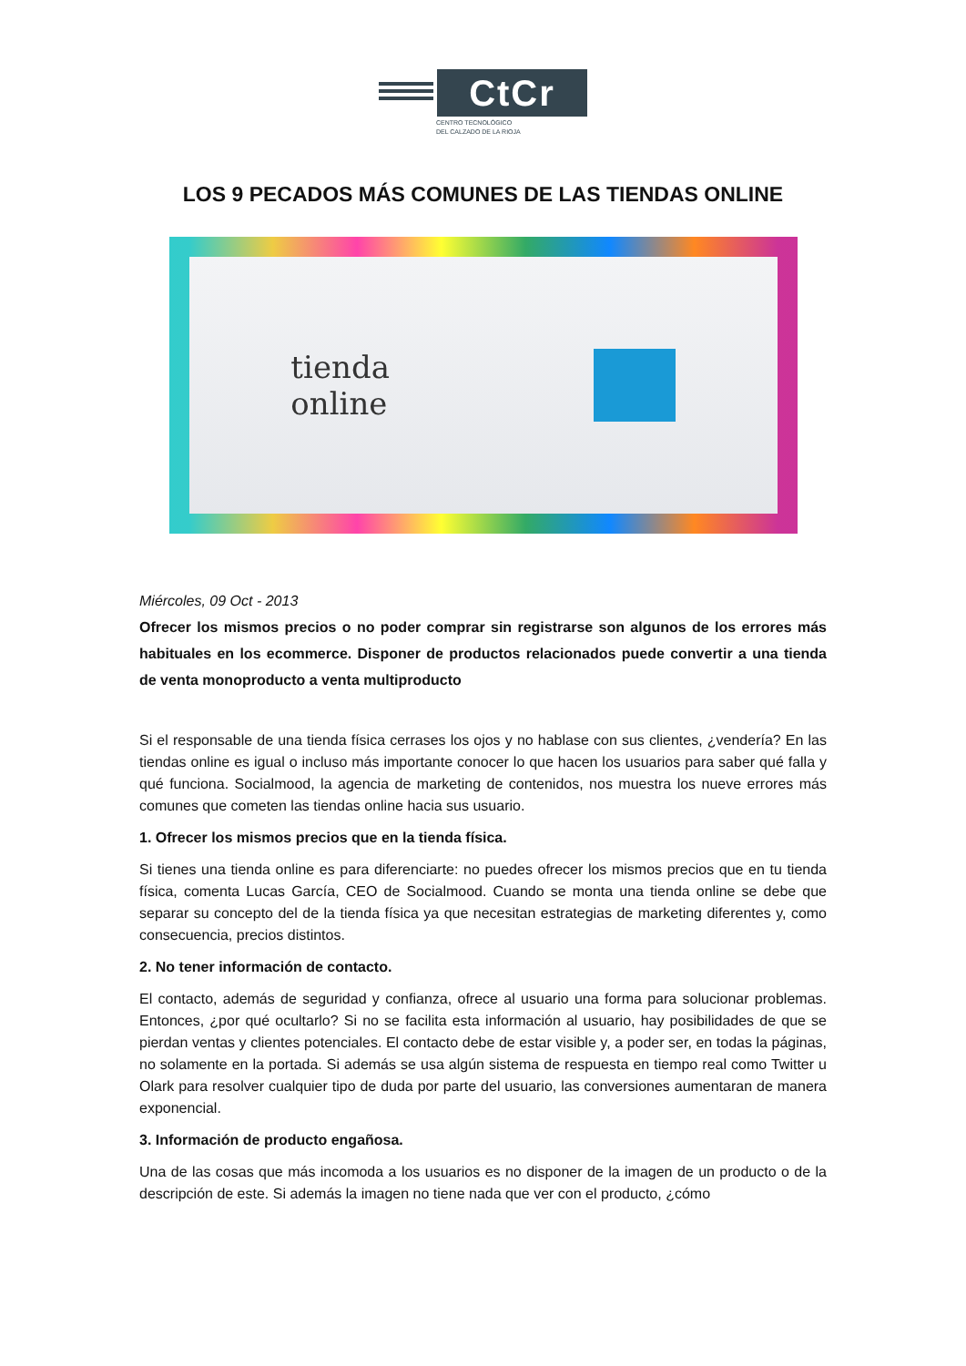CtCr
CENTRO TECNOLÓGICO
DEL CALZADO DE LA RIOJA
LOS 9 PECADOS MÁS COMUNES DE LAS TIENDAS ONLINE
tienda
online
Miércoles, 09 Oct - 2013
Ofrecer los mismos precios o no poder comprar sin registrarse son algunos de los errores más habituales en los ecommerce. Disponer de productos relacionados puede convertir a una tienda de venta monoproducto a venta multiproducto
Si el responsable de una tienda física cerrases los ojos y no hablase con sus clientes, ¿vendería? En las tiendas online es igual o incluso más importante conocer lo que hacen los usuarios para saber qué falla y qué funciona. Socialmood, la agencia de marketing de contenidos, nos muestra los nueve errores más comunes que cometen las tiendas online hacia sus usuario.
1. Ofrecer los mismos precios que en la tienda física.
Si tienes una tienda online es para diferenciarte: no puedes ofrecer los mismos precios que en tu tienda física, comenta Lucas García, CEO de Socialmood. Cuando se monta una tienda online se debe que separar su concepto del de la tienda física ya que necesitan estrategias de marketing diferentes y, como consecuencia, precios distintos.
2. No tener información de contacto.
El contacto, además de seguridad y confianza, ofrece al usuario una forma para solucionar problemas. Entonces, ¿por qué ocultarlo? Si no se facilita esta información al usuario, hay posibilidades de que se pierdan ventas y clientes potenciales. El contacto debe de estar visible y, a poder ser, en todas la páginas, no solamente en la portada. Si además se usa algún sistema de respuesta en tiempo real como Twitter u Olark para resolver cualquier tipo de duda por parte del usuario, las conversiones aumentaran de manera exponencial.
3. Información de producto engañosa.
Una de las cosas que más incomoda a los usuarios es no disponer de la imagen de un producto o de la descripción de este. Si además la imagen no tiene nada que ver con el producto, ¿cómo